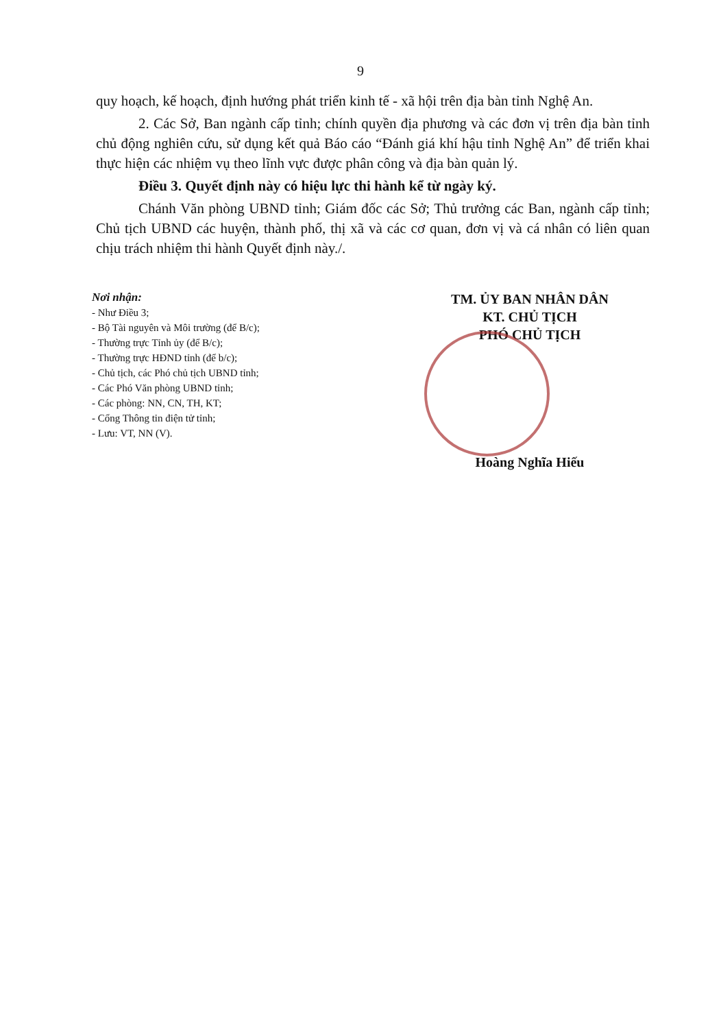9
quy hoạch, kế hoạch, định hướng phát triển kinh tế - xã hội trên địa bàn tỉnh Nghệ An.
2. Các Sở, Ban ngành cấp tỉnh; chính quyền địa phương và các đơn vị trên địa bàn tỉnh chủ động nghiên cứu, sử dụng kết quả Báo cáo “Đánh giá khí hậu tỉnh Nghệ An” để triển khai thực hiện các nhiệm vụ theo lĩnh vực được phân công và địa bàn quản lý.
Điều 3. Quyết định này có hiệu lực thi hành kể từ ngày ký.
Chánh Văn phòng UBND tỉnh; Giám đốc các Sở; Thủ trưởng các Ban, ngành cấp tỉnh; Chủ tịch UBND các huyện, thành phố, thị xã và các cơ quan, đơn vị và cá nhân có liên quan chịu trách nhiệm thi hành Quyết định này./.
Nơi nhận:
- Như Điều 3;
- Bộ Tài nguyên và Môi trường (để B/c);
- Thường trực Tỉnh ủy (để B/c);
- Thường trực HĐND tỉnh (để b/c);
- Chủ tịch, các Phó chủ tịch UBND tỉnh;
- Các Phó Văn phòng UBND tỉnh;
- Các phòng: NN, CN, TH, KT;
- Cổng Thông tin điện tử tỉnh;
- Lưu: VT, NN (V).
TM. ỦY BAN NHÂN DÂN
KT. CHỦ TỊCH
PHÓ CHỦ TỊCH
Hoàng Nghĩa Hiếu